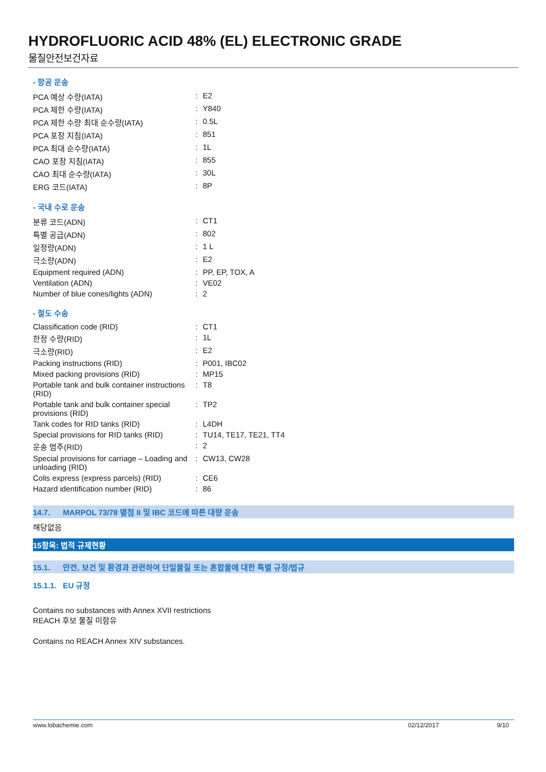HYDROFLUORIC ACID 48% (EL) ELECTRONIC GRADE
물질안전보건자료
- 항공 운송
| PCA 예상 수량(IATA) | : | E2 |
| PCA 제한 수량(IATA) | : | Y840 |
| PCA 제한 수량 최대 순수량(IATA) | : | 0.5L |
| PCA 포장 지침(IATA) | : | 851 |
| PCA 최대 순수량(IATA) | : | 1L |
| CAO 포장 지침(IATA) | : | 855 |
| CAO 최대 순수량(IATA) | : | 30L |
| ERG 코드(IATA) | : | 8P |
- 국내 수로 운송
| 분류 코드(ADN) | : | CT1 |
| 특별 공급(ADN) | : | 802 |
| 일정량(ADN) | : | 1 L |
| 극소량(ADN) | : | E2 |
| Equipment required (ADN) | : | PP, EP, TOX, A |
| Ventilation (ADN) | : | VE02 |
| Number of blue cones/lights (ADN) | : | 2 |
- 철도 수송
| Classification code (RID) | : | CT1 |
| 한정 수량(RID) | : | 1L |
| 극소량(RID) | : | E2 |
| Packing instructions (RID) | : | P001, IBC02 |
| Mixed packing provisions (RID) | : | MP15 |
| Portable tank and bulk container instructions (RID) | : | T8 |
| Portable tank and bulk container special provisions (RID) | : | TP2 |
| Tank codes for RID tanks (RID) | : | L4DH |
| Special provisions for RID tanks (RID) | : | TU14, TE17, TE21, TT4 |
| 운송 범주(RID) | : | 2 |
| Special provisions for carriage – Loading and unloading (RID) | : | CW13, CW28 |
| Colis express (express parcels) (RID) | : | CE6 |
| Hazard identification number (RID) | : | 86 |
14.7. MARPOL 73/78 별첨 II 및 IBC 코드에 따른 대량 운송
해당없음
15항목: 법적 규제현황
15.1. 안전, 보건 및 환경과 관련하여 단일물질 또는 혼합물에 대한 특별 규정/법규
15.1.1. EU 규정
Contains no substances with Annex XVII restrictions
REACH 후보 물질 미함유
Contains no REACH Annex XIV substances.
www.lobachemie.com 02/12/2017 9/10